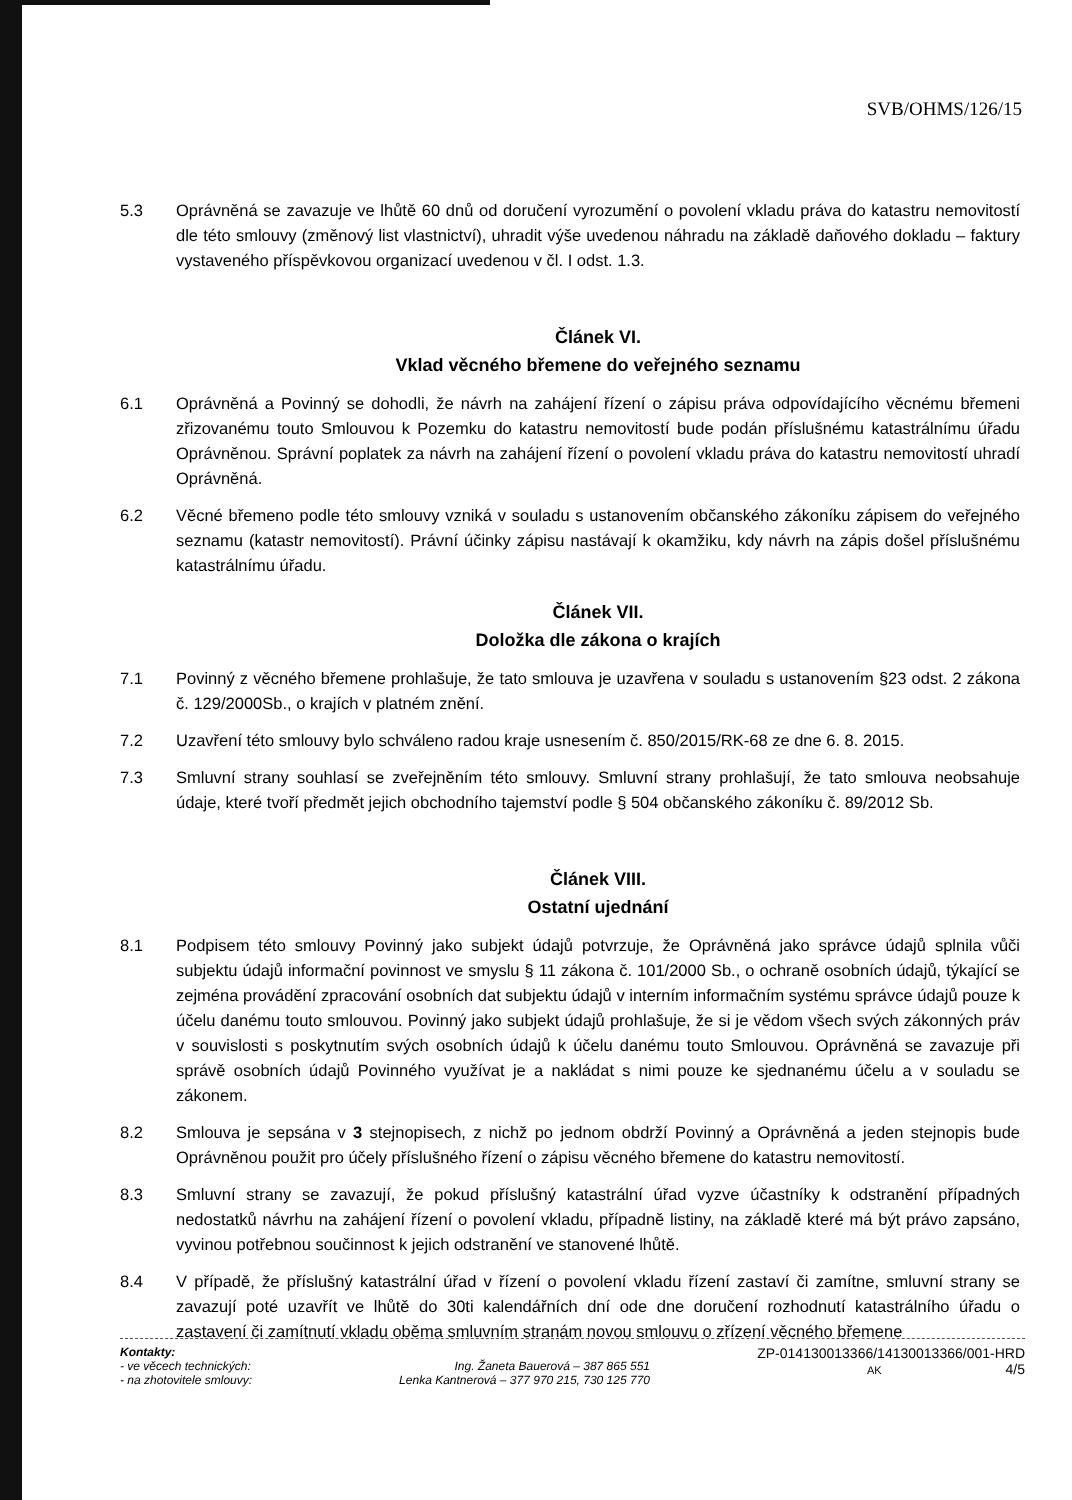SVB/OHMS/126/15
5.3 Oprávněná se zavazuje ve lhůtě 60 dnů od doručení vyrozumění o povolení vkladu práva do katastru nemovitostí dle této smlouvy (změnový list vlastnictví), uhradit výše uvedenou náhradu na základě daňového dokladu – faktury vystaveného příspěvkovou organizací uvedenou v čl. I odst. 1.3.
Článek VI.
Vklad věcného břemene do veřejného seznamu
6.1 Oprávněná a Povinný se dohodli, že návrh na zahájení řízení o zápisu práva odpovídajícího věcnému břemeni zřizovanému touto Smlouvou k Pozemku do katastru nemovitostí bude podán příslušnému katastrálnímu úřadu Oprávněnou. Správní poplatek za návrh na zahájení řízení o povolení vkladu práva do katastru nemovitostí uhradí Oprávněná.
6.2 Věcné břemeno podle této smlouvy vzniká v souladu s ustanovením občanského zákoníku zápisem do veřejného seznamu (katastr nemovitostí). Právní účinky zápisu nastávají k okamžiku, kdy návrh na zápis došel příslušnému katastrálnímu úřadu.
Článek VII.
Doložka dle zákona o krajích
7.1 Povinný z věcného břemene prohlašuje, že tato smlouva je uzavřena v souladu s ustanovením §23 odst. 2 zákona č. 129/2000Sb., o krajích v platném znění.
7.2 Uzavření této smlouvy bylo schváleno radou kraje usnesením č. 850/2015/RK-68 ze dne 6. 8. 2015.
7.3 Smluvní strany souhlasí se zveřejněním této smlouvy. Smluvní strany prohlašují, že tato smlouva neobsahuje údaje, které tvoří předmět jejich obchodního tajemství podle § 504 občanského zákoníku č. 89/2012 Sb.
Článek VIII.
Ostatní ujednání
8.1 Podpisem této smlouvy Povinný jako subjekt údajů potvrzuje, že Oprávněná jako správce údajů splnila vůči subjektu údajů informační povinnost ve smyslu § 11 zákona č. 101/2000 Sb., o ochraně osobních údajů, týkající se zejména provádění zpracování osobních dat subjektu údajů v interním informačním systému správce údajů pouze k účelu danému touto smlouvou. Povinný jako subjekt údajů prohlašuje, že si je vědom všech svých zákonných práv v souvislosti s poskytnutím svých osobních údajů k účelu danému touto Smlouvou. Oprávněná se zavazuje při správě osobních údajů Povinného využívat je a nakládat s nimi pouze ke sjednanému účelu a v souladu se zákonem.
8.2 Smlouva je sepsána v 3 stejnopisech, z nichž po jednom obdrží Povinný a Oprávněná a jeden stejnopis bude Oprávněnou použit pro účely příslušného řízení o zápisu věcného břemene do katastru nemovitostí.
8.3 Smluvní strany se zavazují, že pokud příslušný katastrální úřad vyzve účastníky k odstranění případných nedostatků návrhu na zahájení řízení o povolení vkladu, případně listiny, na základě které má být právo zapsáno, vyvinou potřebnou součinnost k jejich odstranění ve stanovené lhůtě.
8.4 V případě, že příslušný katastrální úřad v řízení o povolení vkladu řízení zastaví či zamítne, smluvní strany se zavazují poté uzavřít ve lhůtě do 30ti kalendářních dní ode dne doručení rozhodnutí katastrálního úřadu o zastavení či zamítnutí vkladu oběma smluvním stranám novou smlouvu o zřízení věcného břemene
Kontakty:
- ve věcech technických:
- na zhotovitele smlouvy:
Ing. Žaneta Bauerová – 387 865 551
Lenka Kantnerová – 377 970 215, 730 125 770
ZP-014130013366/14130013366/001-HRD
AK 4/5